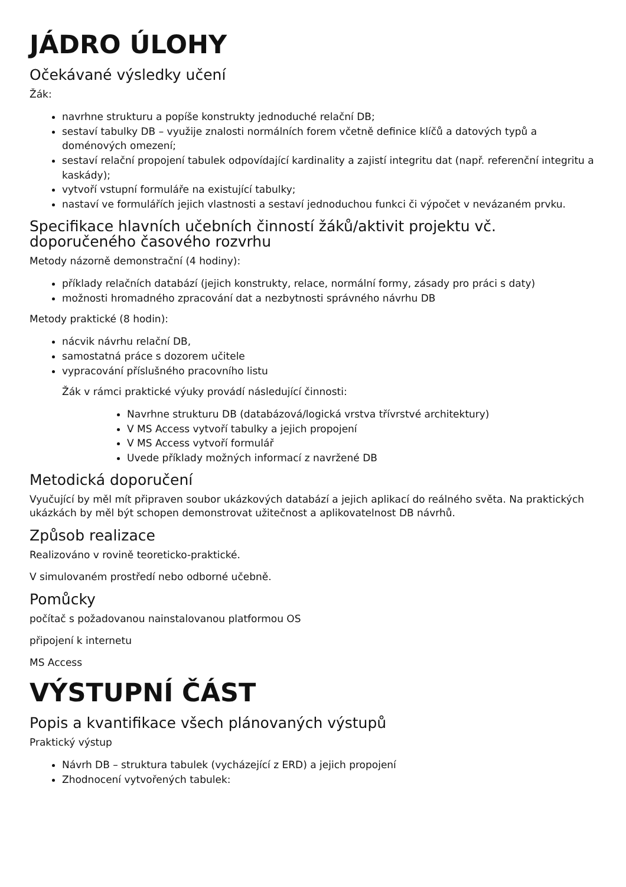JÁDRO ÚLOHY
Očekávané výsledky učení
Žák:
navrhne strukturu a popíše konstrukty jednoduché relační DB;
sestaví tabulky DB – využije znalosti normálních forem včetně definice klíčů a datových typů a doménových omezení;
sestaví relační propojení tabulek odpovídající kardinality a zajistí integritu dat (např. referenční integritu a kaskády);
vytvoří vstupní formuláře na existující tabulky;
nastaví ve formulářích jejich vlastnosti a sestaví jednoduchou funkci či výpočet v nevázaném prvku.
Specifikace hlavních učebních činností žáků/aktivit projektu vč. doporučeného časového rozvrhu
Metody názorně demonstrační (4 hodiny):
příklady relačních databází (jejich konstrukty, relace, normální formy, zásady pro práci s daty)
možnosti hromadného zpracování dat a nezbytnosti správného návrhu DB
Metody praktické (8 hodin):
nácvik návrhu relační DB,
samostatná práce s dozorem učitele
vypracování příslušného pracovního listu
Žák v rámci praktické výuky provádí následující činnosti:
Navrhne strukturu DB (databázová/logická vrstva třívrstvé architektury)
V MS Access vytvoří tabulky a jejich propojení
V MS Access vytvoří formulář
Uvede příklady možných informací z navržené DB
Metodická doporučení
Vyučující by měl mít připraven soubor ukázkových databází a jejich aplikací do reálného světa. Na praktických ukázkách by měl být schopen demonstrovat užitečnost a aplikovatelnost DB návrhů.
Způsob realizace
Realizováno v rovině teoreticko-praktické.
V simulovaném prostředí nebo odborné učebně.
Pomůcky
počítač s požadovanou nainstalovanou platformou OS
připojení k internetu
MS Access
VÝSTUPNÍ ČÁST
Popis a kvantifikace všech plánovaných výstupů
Praktický výstup
Návrh DB – struktura tabulek (vycházející z ERD) a jejich propojení
Zhodnocení vytvořených tabulek: